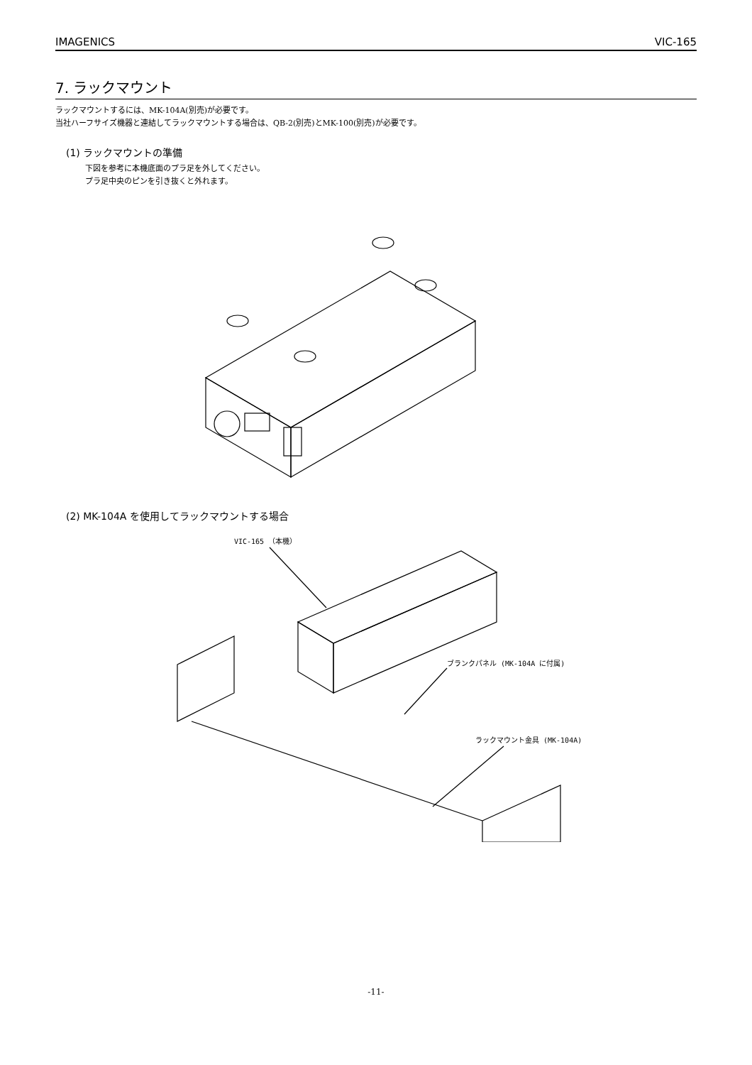IMAGENICS VIC-165
7. ラックマウント
ラックマウントするには、MK-104A(別売)が必要です。
当社ハーフサイズ機器と連結してラックマウントする場合は、QB-2(別売)とMK-100(別売)が必要です。
(1) ラックマウントの準備
下図を参考に本機底面のプラ足を外してください。
プラ足中央のピンを引き抜くと外れます。
(2) MK-104A を使用してラックマウントする場合
VIC-165 （本機）
ブランクパネル (MK-104A に付属)
ラックマウント金具 (MK-104A)
-11-